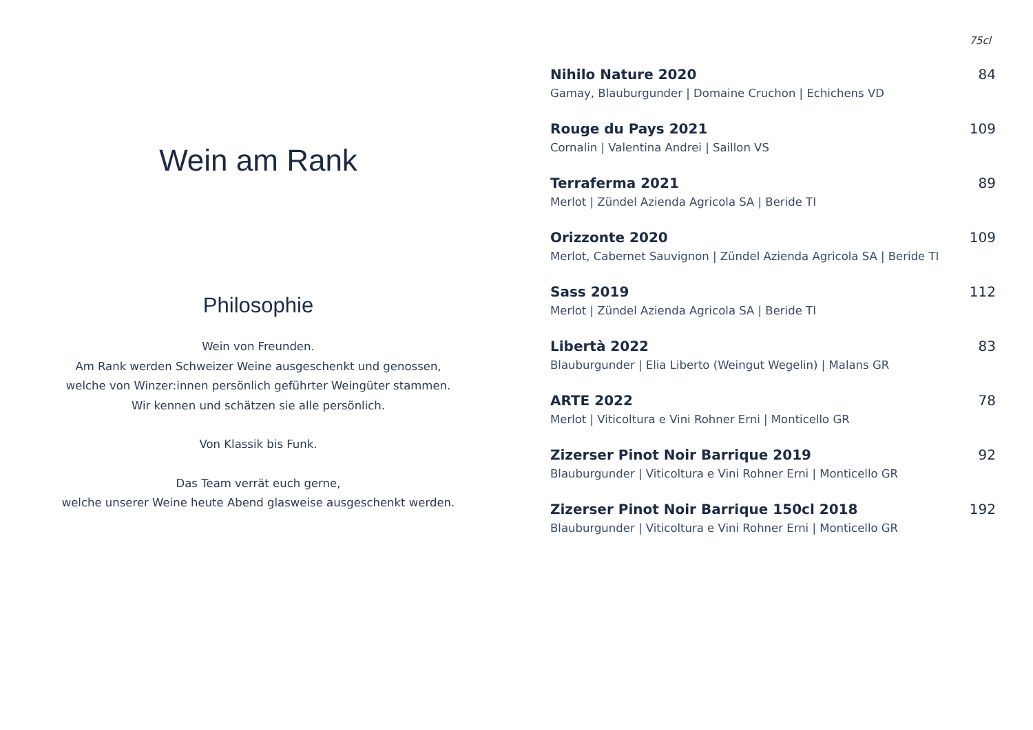Wein am Rank
Philosophie
Wein von Freunden.
Am Rank werden Schweizer Weine ausgeschenkt und genossen,
welche von Winzer:innen persönlich geführter Weingüter stammen.
Wir kennen und schätzen sie alle persönlich.
Von Klassik bis Funk.
Das Team verrät euch gerne,
welche unserer Weine heute Abend glasweise ausgeschenkt werden.
75cl
Nihilo Nature 2020 84
Gamay, Blauburgunder | Domaine Cruchon | Echichens VD
Rouge du Pays 2021 109
Cornalin | Valentina Andrei | Saillon VS
Terraferma 2021 89
Merlot | Zündel Azienda Agricola SA | Beride TI
Orizzonte 2020 109
Merlot, Cabernet Sauvignon | Zündel Azienda Agricola SA | Beride TI
Sass 2019 112
Merlot | Zündel Azienda Agricola SA | Beride TI
Libertà 2022 83
Blauburgunder | Elia Liberto (Weingut Wegelin) | Malans GR
ARTE 2022 78
Merlot | Viticoltura e Vini Rohner Erni | Monticello GR
Zizerser Pinot Noir Barrique 2019 92
Blauburgunder | Viticoltura e Vini Rohner Erni | Monticello GR
Zizerser Pinot Noir Barrique 150cl 2018 192
Blauburgunder | Viticoltura e Vini Rohner Erni | Monticello GR